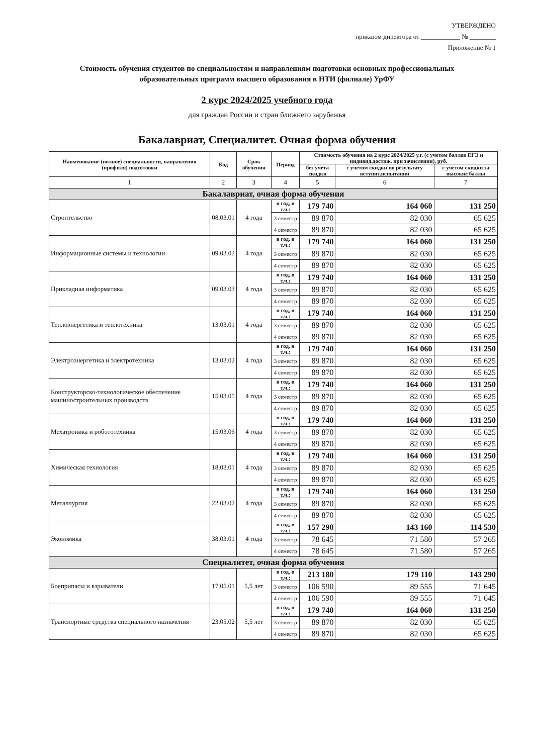УТВЕРЖДЕНО
приказом директора от ____________ № ________
Приложение № 1
Стоимость обучения студентов по специальностям и направлениям подготовки основных профессиональных образовательных программ высшего образования в НТИ (филиале) УрФУ
2 курс 2024/2025 учебного года
для граждан России и стран ближнего зарубежья
Бакалавриат, Специалитет. Очная форма обучения
| Наименование (полное) специальности, направления (профиля) подготовки | Код | Срок обучения | Период | Стоимость обучения на 2 курс 2024/2025 у.г. (с учетом баллов ЕГЭ и индивид.достиж. при зачислении), руб. | | |
| --- | --- | --- | --- | --- | --- | --- |
| | | | | без учета скидки | с учетом скидки по результату вступит.испытаний | с учетом скидки за высокие баллы |
| 1 | 2 | 3 | 4 | 5 | 6 | 7 |
| Бакалавриат, очная форма обучения | | | | | | |
| Строительство | 08.03.01 | 4 года | в год, в т.ч.: | 179 740 | 164 060 | 131 250 |
| | | | 3 семестр | 89 870 | 82 030 | 65 625 |
| | | | 4 семестр | 89 870 | 82 030 | 65 625 |
| Информационные системы и технологии | 09.03.02 | 4 года | в год, в т.ч.: | 179 740 | 164 060 | 131 250 |
| | | | 3 семестр | 89 870 | 82 030 | 65 625 |
| | | | 4 семестр | 89 870 | 82 030 | 65 625 |
| Прикладная информатика | 09.03.03 | 4 года | в год, в т.ч.: | 179 740 | 164 060 | 131 250 |
| | | | 3 семестр | 89 870 | 82 030 | 65 625 |
| | | | 4 семестр | 89 870 | 82 030 | 65 625 |
| Теплоэнергетика и теплотехника | 13.03.01 | 4 года | в год, в т.ч.: | 179 740 | 164 060 | 131 250 |
| | | | 3 семестр | 89 870 | 82 030 | 65 625 |
| | | | 4 семестр | 89 870 | 82 030 | 65 625 |
| Электроэнергетика и электротехника | 13.03.02 | 4 года | в год, в т.ч.: | 179 740 | 164 060 | 131 250 |
| | | | 3 семестр | 89 870 | 82 030 | 65 625 |
| | | | 4 семестр | 89 870 | 82 030 | 65 625 |
| Конструкторско-технологическое обеспечение машиностроительных производств | 15.03.05 | 4 года | в год, в т.ч.: | 179 740 | 164 060 | 131 250 |
| | | | 3 семестр | 89 870 | 82 030 | 65 625 |
| | | | 4 семестр | 89 870 | 82 030 | 65 625 |
| Мехатроника и робототехника | 15.03.06 | 4 года | в год, в т.ч.: | 179 740 | 164 060 | 131 250 |
| | | | 3 семестр | 89 870 | 82 030 | 65 625 |
| | | | 4 семестр | 89 870 | 82 030 | 65 625 |
| Химическая технология | 18.03.01 | 4 года | в год, в т.ч.: | 179 740 | 164 060 | 131 250 |
| | | | 3 семестр | 89 870 | 82 030 | 65 625 |
| | | | 4 семестр | 89 870 | 82 030 | 65 625 |
| Металлургия | 22.03.02 | 4 года | в год, в т.ч.: | 179 740 | 164 060 | 131 250 |
| | | | 3 семестр | 89 870 | 82 030 | 65 625 |
| | | | 4 семестр | 89 870 | 82 030 | 65 625 |
| Экономика | 38.03.01 | 4 года | в год, в т.ч.: | 157 290 | 143 160 | 114 530 |
| | | | 3 семестр | 78 645 | 71 580 | 57 265 |
| | | | 4 семестр | 78 645 | 71 580 | 57 265 |
| Специалитет, очная форма обучения | | | | | | |
| Боеприпасы и взрыватели | 17.05.01 | 5,5 лет | в год, в т.ч.: | 213 180 | 179 110 | 143 290 |
| | | | 3 семестр | 106 590 | 89 555 | 71 645 |
| | | | 4 семестр | 106 590 | 89 555 | 71 645 |
| Транспортные средства специального назначения | 23.05.02 | 5,5 лет | в год, в т.ч.: | 179 740 | 164 060 | 131 250 |
| | | | 3 семестр | 89 870 | 82 030 | 65 625 |
| | | | 4 семестр | 89 870 | 82 030 | 65 625 |